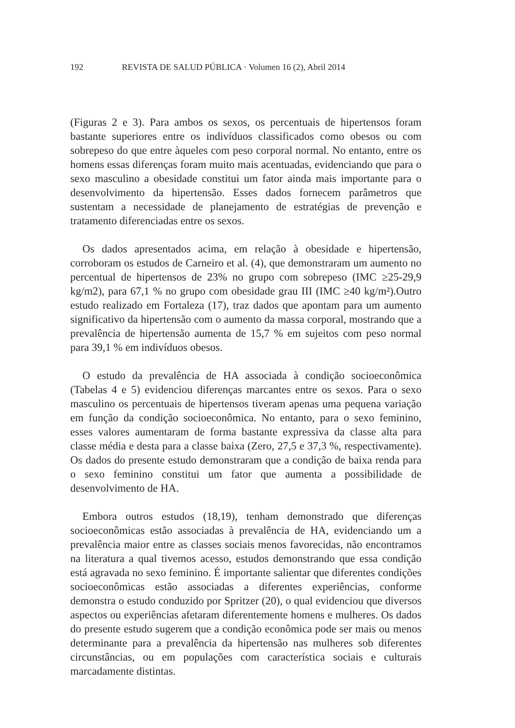192 REVISTA DE SALUD PÚBLICA · Volumen 16 (2), Abril 2014
(Figuras 2 e 3). Para ambos os sexos, os percentuais de hipertensos foram bastante superiores entre os indivíduos classificados como obesos ou com sobrepeso do que entre àqueles com peso corporal normal. No entanto, entre os homens essas diferenças foram muito mais acentuadas, evidenciando que para o sexo masculino a obesidade constitui um fator ainda mais importante para o desenvolvimento da hipertensão. Esses dados fornecem parâmetros que sustentam a necessidade de planejamento de estratégias de prevenção e tratamento diferenciadas entre os sexos.
Os dados apresentados acima, em relação à obesidade e hipertensão, corroboram os estudos de Carneiro et al. (4), que demonstraram um aumento no percentual de hipertensos de 23% no grupo com sobrepeso (IMC ≥25-29,9 kg/m2), para 67,1 % no grupo com obesidade grau III (IMC ≥40 kg/m²).Outro estudo realizado em Fortaleza (17), traz dados que apontam para um aumento significativo da hipertensão com o aumento da massa corporal, mostrando que a prevalência de hipertensão aumenta de 15,7 % em sujeitos com peso normal para 39,1 % em indivíduos obesos.
O estudo da prevalência de HA associada à condição socioeconômica (Tabelas 4 e 5) evidenciou diferenças marcantes entre os sexos. Para o sexo masculino os percentuais de hipertensos tiveram apenas uma pequena variação em função da condição socioeconômica. No entanto, para o sexo feminino, esses valores aumentaram de forma bastante expressiva da classe alta para classe média e desta para a classe baixa (Zero, 27,5 e 37,3 %, respectivamente). Os dados do presente estudo demonstraram que a condição de baixa renda para o sexo feminino constitui um fator que aumenta a possibilidade de desenvolvimento de HA.
Embora outros estudos (18,19), tenham demonstrado que diferenças socioeconômicas estão associadas à prevalência de HA, evidenciando um a prevalência maior entre as classes sociais menos favorecidas, não encontramos na literatura a qual tivemos acesso, estudos demonstrando que essa condição está agravada no sexo feminino. É importante salientar que diferentes condições socioeconômicas estão associadas a diferentes experiências, conforme demonstra o estudo conduzido por Spritzer (20), o qual evidenciou que diversos aspectos ou experiências afetaram diferentemente homens e mulheres. Os dados do presente estudo sugerem que a condição econômica pode ser mais ou menos determinante para a prevalência da hipertensão nas mulheres sob diferentes circunstâncias, ou em populações com característica sociais e culturais marcadamente distintas.